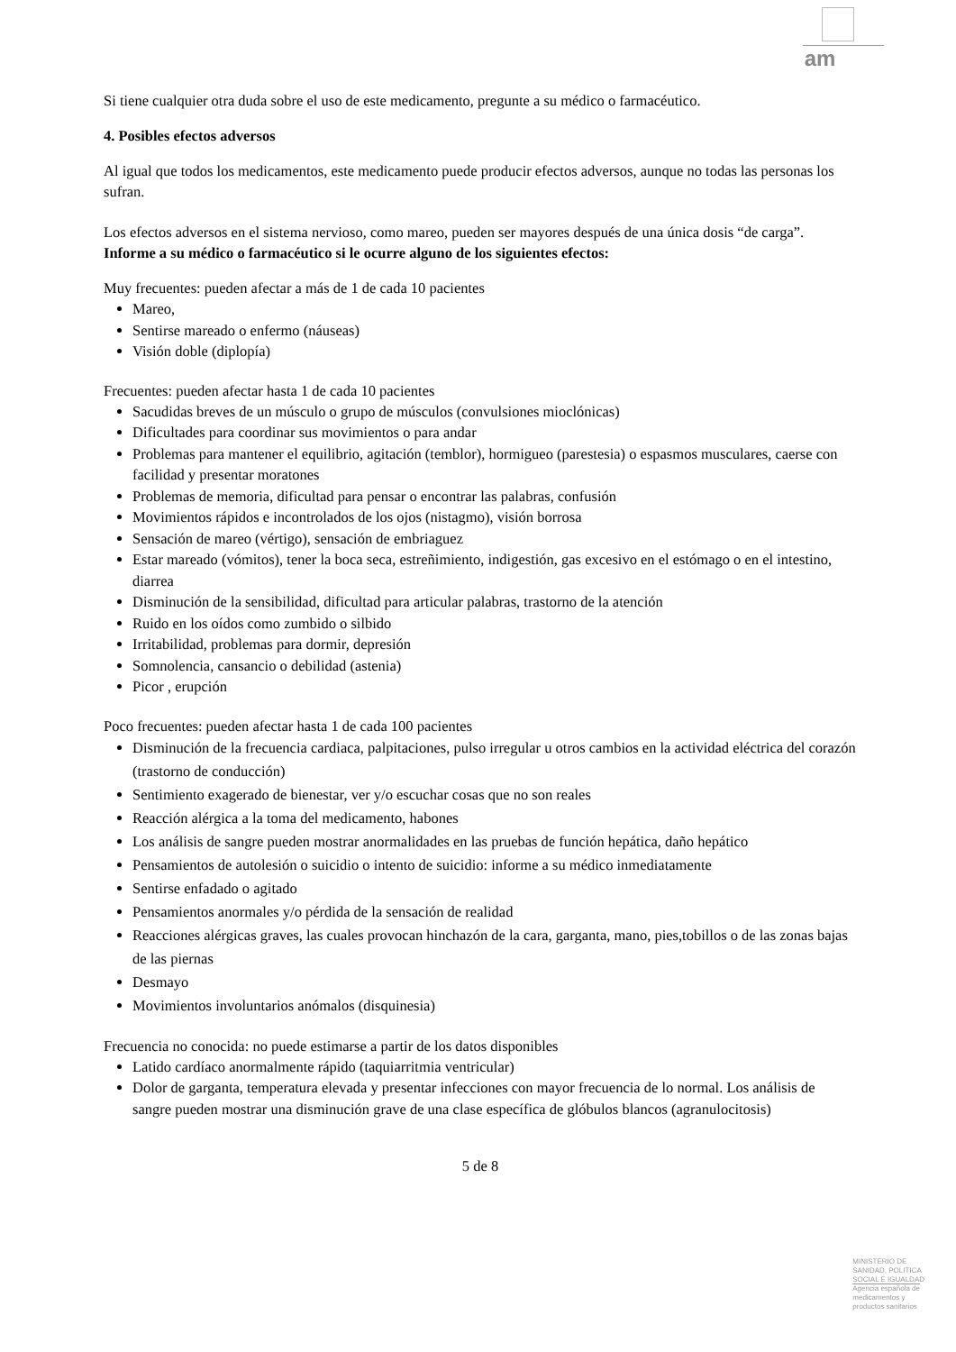am
Si tiene cualquier otra duda sobre el uso de este medicamento, pregunte a su médico o farmacéutico.
4. Posibles efectos adversos
Al igual que todos los medicamentos, este medicamento puede producir efectos adversos, aunque no todas las personas los sufran.
Los efectos adversos en el sistema nervioso, como mareo, pueden ser mayores después de una única dosis “de carga”.
Informe a su médico o farmacéutico si le ocurre alguno de los siguientes efectos:
Muy frecuentes: pueden afectar a más de 1 de cada 10 pacientes
Mareo,
Sentirse mareado o enfermo (náuseas)
Visión doble (diplopía)
Frecuentes: pueden afectar hasta 1 de cada 10 pacientes
Sacudidas breves de un músculo o grupo de músculos (convulsiones mioclónicas)
Dificultades para coordinar sus movimientos o para andar
Problemas para mantener el equilibrio, agitación (temblor), hormigueo (parestesia) o espasmos musculares, caerse con facilidad y presentar moratones
Problemas de memoria, dificultad para pensar o encontrar las palabras, confusión
Movimientos rápidos e incontrolados de los ojos (nistagmo), visión borrosa
Sensación de mareo (vértigo), sensación de embriaguez
Estar mareado (vómitos), tener la boca seca, estreñimiento, indigestión, gas excesivo en el estómago o en el intestino, diarrea
Disminución de la sensibilidad, dificultad para articular palabras, trastorno de la atención
Ruido en los oídos como zumbido o silbido
Irritabilidad, problemas para dormir, depresión
Somnolencia, cansancio o debilidad (astenia)
Picor , erupción
Poco frecuentes: pueden afectar hasta 1 de cada 100 pacientes
Disminución de la frecuencia cardiaca, palpitaciones, pulso irregular u otros cambios en la actividad eléctrica del corazón (trastorno de conducción)
Sentimiento exagerado de bienestar, ver y/o escuchar cosas que no son reales
Reacción alérgica a la toma del medicamento, habones
Los análisis de sangre pueden mostrar anormalidades en las pruebas de función hepática, daño hepático
Pensamientos de autolesión o suicidio o intento de suicidio: informe a su médico inmediatamente
Sentirse enfadado o agitado
Pensamientos anormales y/o pérdida de la sensación de realidad
Reacciones alérgicas graves, las cuales provocan hinchazón de la cara, garganta, mano, pies,tobillos o de las zonas bajas de las piernas
Desmayo
Movimientos involuntarios anómalos (disquinesia)
Frecuencia no conocida: no puede estimarse a partir de los datos disponibles
Latido cardíaco anormalmente rápido (taquiarritmia ventricular)
Dolor de garganta, temperatura elevada y presentar infecciones con mayor frecuencia de lo normal. Los análisis de sangre pueden mostrar una disminución grave de una clase específica de glóbulos blancos (agranulocitosis)
5 de 8
MINISTERIO DE
SANIDAD, POLITICA
SOCIAL E IGUALDAD
Agencia española de
medicamentos y
productos sanitarios